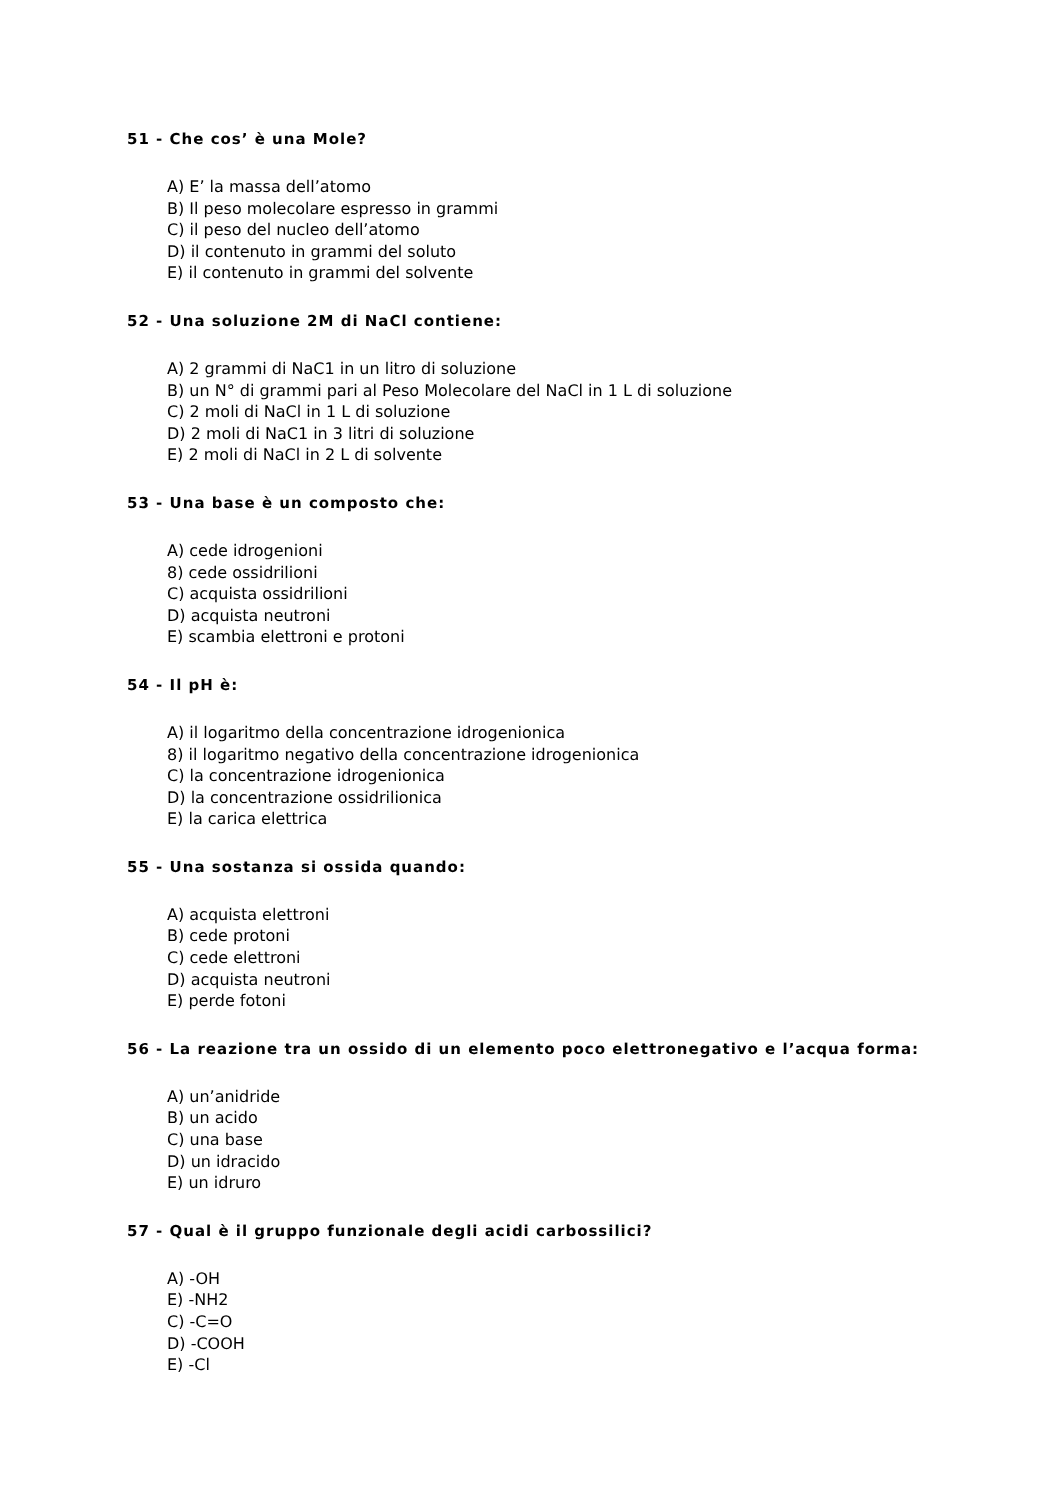51 - Che cos’ è una Mole?
A) E’ la massa dell’atomo
B) Il peso molecolare espresso in grammi
C) il peso del nucleo dell’atomo
D) il contenuto in grammi del soluto
E) il contenuto in grammi del solvente
52 - Una soluzione 2M di NaCl contiene:
A) 2 grammi di NaC1 in un litro di soluzione
B) un N° di grammi pari al Peso Molecolare del NaCl in 1 L di soluzione
C) 2 moli di NaCl in 1 L di soluzione
D) 2 moli di NaC1 in 3 litri di soluzione
E) 2 moli di NaCl in 2 L di solvente
53 - Una base è un composto che:
A) cede idrogenioni
8) cede ossidrilioni
C) acquista ossidrilioni
D) acquista neutroni
E) scambia elettroni e protoni
54 - Il pH è:
A) il logaritmo della concentrazione idrogenionica
8) il logaritmo negativo della concentrazione idrogenionica
C) la concentrazione idrogenionica
D) la concentrazione ossidrilionica
E) la carica elettrica
55 - Una sostanza si ossida quando:
A) acquista elettroni
B) cede protoni
C) cede elettroni
D) acquista neutroni
E) perde fotoni
56 - La reazione tra un ossido di un elemento poco elettronegativo e l’acqua forma:
A) un’anidride
B) un acido
C) una base
D) un idracido
E) un idruro
57 - Qual è il gruppo funzionale degli acidi carbossilici?
A) -OH
E) -NH2
C) -C=O
D) -COOH
E) -Cl